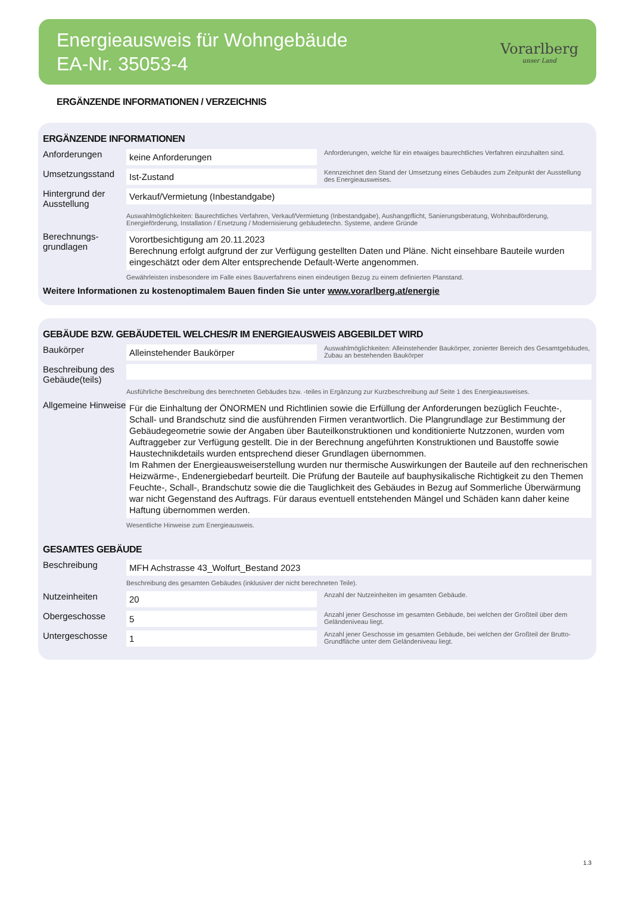Energieausweis für Wohngebäude
EA-Nr. 35053-4
Vorarlberg
unser Land
ERGÄNZENDE INFORMATIONEN / VERZEICHNIS
ERGÄNZENDE INFORMATIONEN
Anforderungen
keine Anforderungen
Anforderungen, welche für ein etwaiges baurechtliches Verfahren einzuhalten sind.
Umsetzungsstand
Ist-Zustand
Kennzeichnet den Stand der Umsetzung eines Gebäudes zum Zeitpunkt der Ausstellung des Energieausweises.
Hintergrund der Ausstellung
Verkauf/Vermietung (Inbestandgabe)
Auswahlmöglichkeiten: Baurechtliches Verfahren, Verkauf/Vermietung (Inbestandgabe), Aushangpflicht, Sanierungsberatung, Wohnbauförderung, Energieförderung, Installation / Ersetzung / Modernisierung gebäudetechn. Systeme, andere Gründe
Berechnungs-grundlagen
Vorortbesichtigung am 20.11.2023
Berechnung erfolgt aufgrund der zur Verfügung gestellten Daten und Pläne. Nicht einsehbare Bauteile wurden eingeschätzt oder dem Alter entsprechende Default-Werte angenommen.
Gewährleisten insbesondere im Falle eines Bauverfahrens einen eindeutigen Bezug zu einem definierten Planstand.
Weitere Informationen zu kostenoptimalem Bauen finden Sie unter www.vorarlberg.at/energie
GEBÄUDE BZW. GEBÄUDETEIL WELCHES/R IM ENERGIEAUSWEIS ABGEBILDET WIRD
Baukörper
Alleinstehender Baukörper
Auswahlmöglichkeiten: Alleinstehender Baukörper, zonierter Bereich des Gesamtgebäudes, Zubau an bestehenden Baukörper
Beschreibung des Gebäude(teils)
Ausführliche Beschreibung des berechneten Gebäudes bzw. -teiles in Ergänzung zur Kurzbeschreibung auf Seite 1 des Energieausweises.
Allgemeine Hinweise
Für die Einhaltung der ÖNORMEN und Richtlinien sowie die Erfüllung der Anforderungen bezüglich Feuchte-, Schall- und Brandschutz sind die ausführenden Firmen verantwortlich. Die Plangrundlage zur Bestimmung der Gebäudegeometrie sowie der Angaben über Bauteilkonstruktionen und konditionierte Nutzzonen, wurden vom Auftraggeber zur Verfügung gestellt. Die in der Berechnung angeführten Konstruktionen und Baustoffe sowie Haustechnikdetails wurden entsprechend dieser Grundlagen übernommen.
Im Rahmen der Energieausweiserstellung wurden nur thermische Auswirkungen der Bauteile auf den rechnerischen Heizwärme-, Endenergiebedarf beurteilt. Die Prüfung der Bauteile auf bauphysikalische Richtigkeit zu den Themen Feuchte-, Schall-, Brandschutz sowie die die Tauglichkeit des Gebäudes in Bezug auf Sommerliche Überwärmung war nicht Gegenstand des Auftrags. Für daraus eventuell entstehenden Mängel und Schäden kann daher keine Haftung übernommen werden.
Wesentliche Hinweise zum Energieausweis.
GESAMTES GEBÄUDE
Beschreibung
MFH Achstrasse 43_Wolfurt_Bestand 2023
Beschreibung des gesamten Gebäudes (inklusiver der nicht berechneten Teile).
Nutzeinheiten
20
Anzahl der Nutzeinheiten im gesamten Gebäude.
Obergeschosse
5
Anzahl jener Geschosse im gesamten Gebäude, bei welchen der Großteil über dem Geländeniveau liegt.
Untergeschosse
1
Anzahl jener Geschosse im gesamten Gebäude, bei welchen der Großteil der Brutto-Grundfläche unter dem Geländeniveau liegt.
1.3